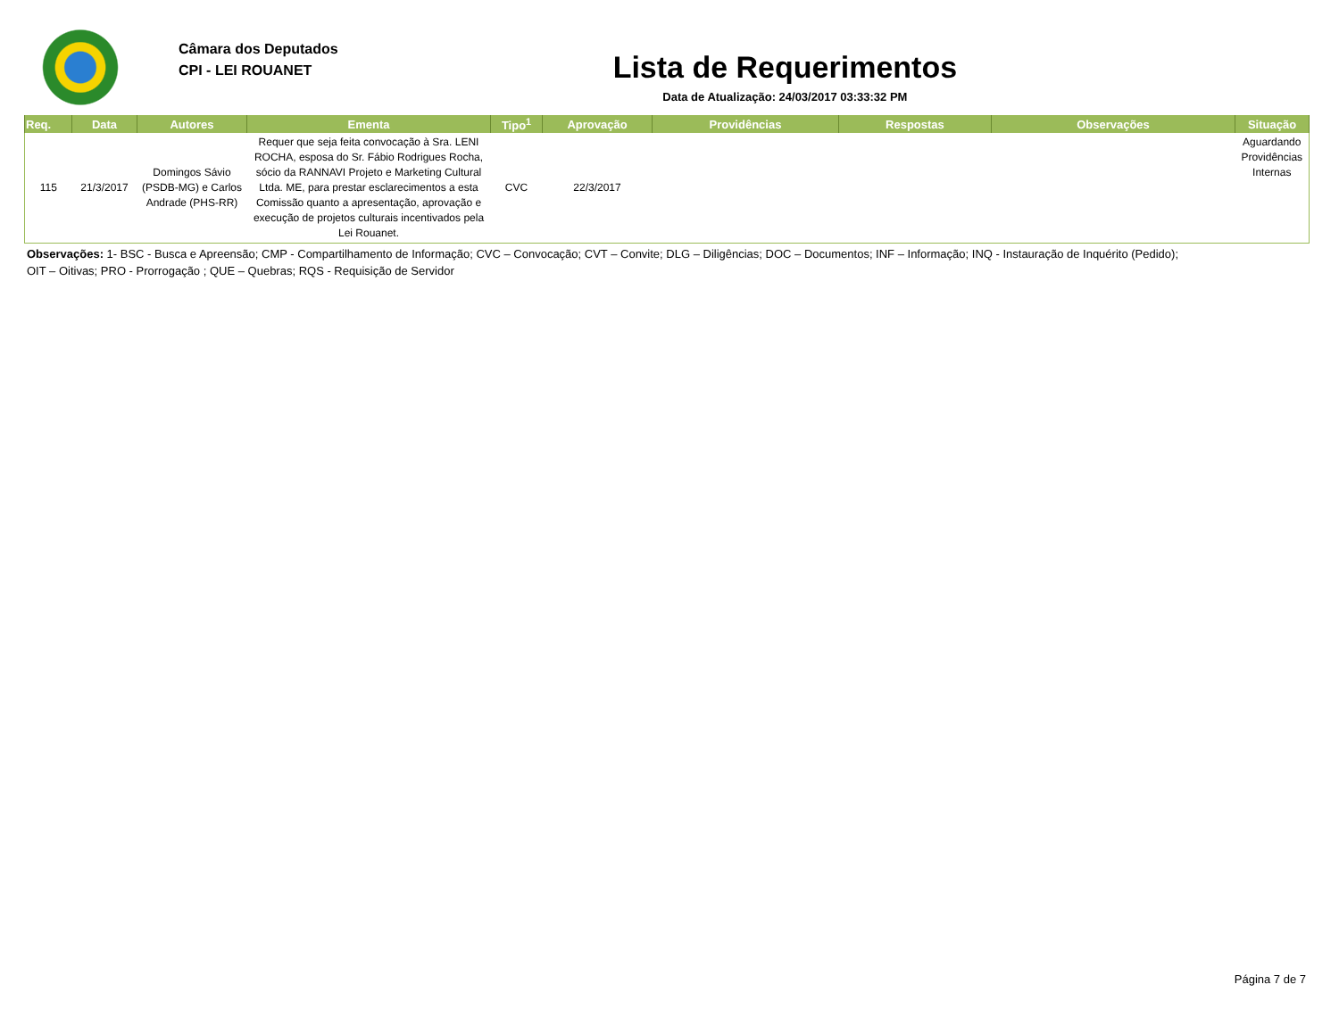Câmara dos Deputados
CPI - LEI ROUANET
Lista de Requerimentos
Data de Atualização: 24/03/2017 03:33:32 PM
| Req. | Data | Autores | Ementa | Tipo<sup>1</sup> | Aprovação | Providências | Respostas | Observações | Situação |
| --- | --- | --- | --- | --- | --- | --- | --- | --- | --- |
| 115 | 21/3/2017 | Domingos Sávio (PSDB-MG) e Carlos Andrade (PHS-RR) | Requer que seja feita convocação à Sra. LENI ROCHA, esposa do Sr. Fábio Rodrigues Rocha, sócio da RANNAVI Projeto e Marketing Cultural Ltda. ME, para prestar esclarecimentos a esta Comissão quanto a apresentação, aprovação e execução de projetos culturais incentivados pela Lei Rouanet. | CVC | 22/3/2017 | | | | Aguardando Providências Internas |
Observações: 1- BSC - Busca e Apreensão; CMP - Compartilhamento de Informação; CVC – Convocação; CVT – Convite; DLG – Diligências; DOC – Documentos; INF – Informação; INQ - Instauração de Inquérito (Pedido);
OIT – Oitivas; PRO - Prorrogação ; QUE – Quebras; RQS - Requisição de Servidor
Página 7 de 7